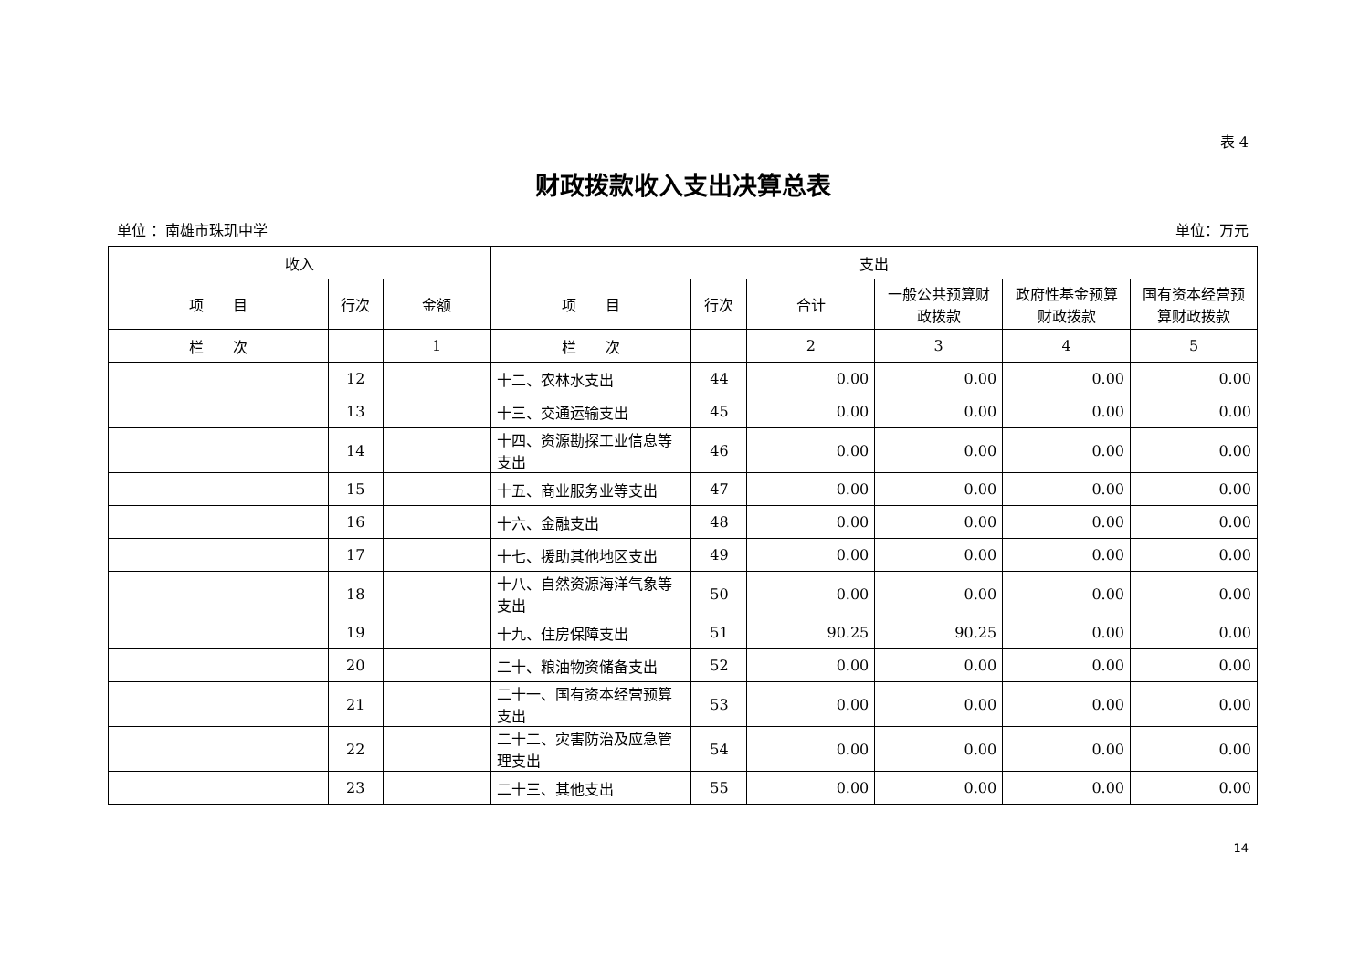表 4
财政拨款收入支出决算总表
单位 ：南雄市珠玑中学 单位：万元
| 收入 | | | 支出 | | | | | |
| --- | --- | --- | --- | --- | --- | --- | --- | --- |
| 项 目 | 行次 | 金额 | 项 目 | 行次 | 合计 | 一般公共预算财政拨款 | 政府性基金预算财政拨款 | 国有资本经营预算财政拨款 |
| 栏 次 | | 1 | 栏 次 | | 2 | 3 | 4 | 5 |
| | 12 | | 十二、农林水支出 | 44 | 0.00 | 0.00 | 0.00 | 0.00 |
| | 13 | | 十三、交通运输支出 | 45 | 0.00 | 0.00 | 0.00 | 0.00 |
| | 14 | | 十四、资源勘探工业信息等支出 | 46 | 0.00 | 0.00 | 0.00 | 0.00 |
| | 15 | | 十五、商业服务业等支出 | 47 | 0.00 | 0.00 | 0.00 | 0.00 |
| | 16 | | 十六、金融支出 | 48 | 0.00 | 0.00 | 0.00 | 0.00 |
| | 17 | | 十七、援助其他地区支出 | 49 | 0.00 | 0.00 | 0.00 | 0.00 |
| | 18 | | 十八、自然资源海洋气象等支出 | 50 | 0.00 | 0.00 | 0.00 | 0.00 |
| | 19 | | 十九、住房保障支出 | 51 | 90.25 | 90.25 | 0.00 | 0.00 |
| | 20 | | 二十、粮油物资储备支出 | 52 | 0.00 | 0.00 | 0.00 | 0.00 |
| | 21 | | 二十一、国有资本经营预算支出 | 53 | 0.00 | 0.00 | 0.00 | 0.00 |
| | 22 | | 二十二、灾害防治及应急管理支出 | 54 | 0.00 | 0.00 | 0.00 | 0.00 |
| | 23 | | 二十三、其他支出 | 55 | 0.00 | 0.00 | 0.00 | 0.00 |
14